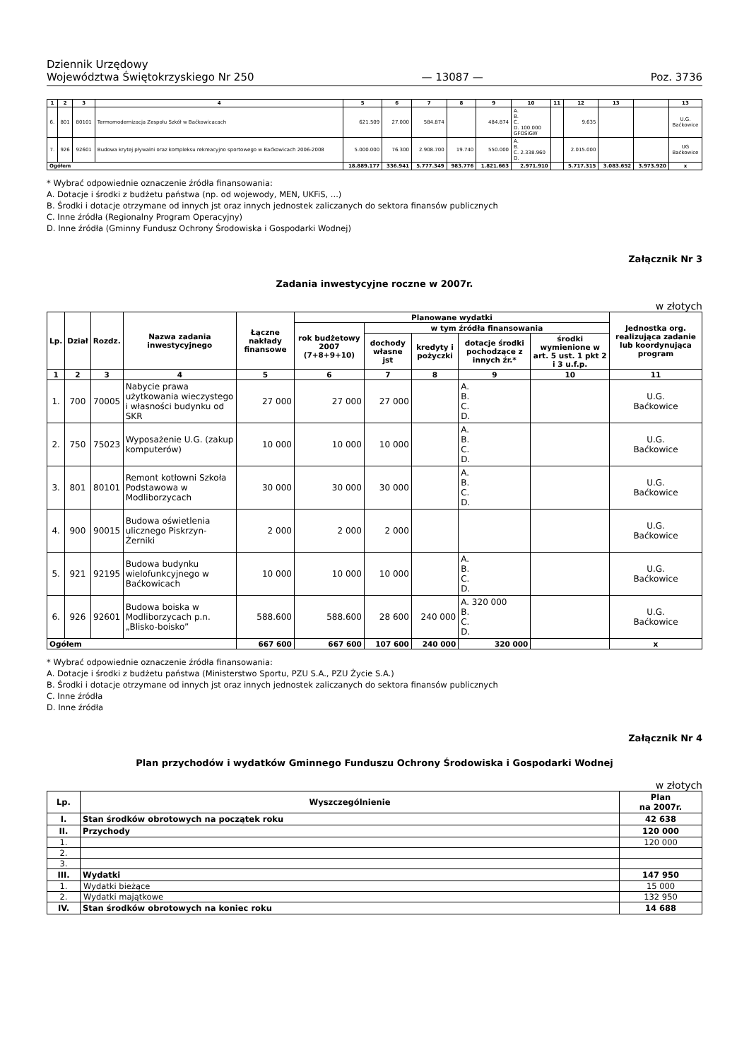Dziennik Urzędowy
Województwa Świętokrzyskiego Nr 250
— 13087 —
Poz. 3736
| 1 | 2 | 3 | 4 | 5 | 6 | 7 | 8 | 9 | 10 | 11 | 12 | 13 | | 13 |
| --- | --- | --- | --- | --- | --- | --- | --- | --- | --- | --- | --- | --- | --- | --- |
| 6. | 801 | 80101 | Termomodernizacja Zespołu Szkół w Baćkowicacach | 621.509 | 27.000 | 584.874 | | 484.874 | A. B. C. D. 100.000 GFOŚiGW | | 9.635 | | | U.G. Baćkowice |
| 7. | 926 | 92601 | Budowa krytej pływalni oraz kompleksu rekreacyjno sportowego w Baćkowicach 2006-2008 | 5.000.000 | 76.300 | 2.908.700 | 19.740 | 550.000 | A. B. C. 2.338.960 D. | | 2.015.000 | | | UG Baćkowice |
| Ogółem | | | | 18.889.177 | 336.941 | 5.777.349 | 983.776 | 1.821.663 | 2.971.910 | | 5.717.315 | 3.083.652 | 3.973.920 | x |
* Wybrać odpowiednie oznaczenie źródła finansowania:
A. Dotacje i środki z budżetu państwa (np. od wojewody, MEN, UKFiS, ...)
B. Środki i dotacje otrzymane od innych jst oraz innych jednostek zaliczanych do sektora finansów publicznych
C. Inne źródła (Regionalny Program Operacyjny)
D. Inne źródła (Gminny Fundusz Ochrony Środowiska i Gospodarki Wodnej)
Załącznik Nr 3
Zadania inwestycyjne roczne w 2007r.
w złotych
| Lp. | Dział | Rozdz. | Nazwa zadania inwestycyjnego | Łączne nakłady finansowe | Planowane wydatki | | | | | Jednostka org. realizująca zadanie lub koordynująca program |
| --- | --- | --- | --- | --- | --- | --- | --- | --- | --- | --- |
| | | | | | rok budżetowy 2007 (7+8+9+10) | w tym źródła finansowania | | | | |
| | | | | | | dochody własne jst | kredyty i pożyczki | dotacje środki pochodzące z innych źr.* | środki wymienione w art. 5 ust. 1 pkt 2 i 3 u.f.p. | |
| 1 | 2 | 3 | 4 | 5 | 6 | 7 | 8 | 9 | 10 | 11 |
| 1. | 700 | 70005 | Nabycie prawa użytkowania wieczystego i własności budynku od SKR | 27 000 | 27 000 | 27 000 | | A. B. C. D. | | U.G. Baćkowice |
| 2. | 750 | 75023 | Wyposażenie U.G. (zakup komputerów) | 10 000 | 10 000 | 10 000 | | A. B. C. D. | | U.G. Baćkowice |
| 3. | 801 | 80101 | Remont kotłowni Szkoła Podstawowa w Modliborzycach | 30 000 | 30 000 | 30 000 | | A. B. C. D. | | U.G. Baćkowice |
| 4. | 900 | 90015 | Budowa oświetlenia ulicznego Piskrzyn-Żerniki | 2 000 | 2 000 | 2 000 | | | | U.G. Baćkowice |
| 5. | 921 | 92195 | Budowa budynku wielofunkcyjnego w Baćkowicach | 10 000 | 10 000 | 10 000 | | A. B. C. D. | | U.G. Baćkowice |
| 6. | 926 | 92601 | Budowa boiska w Modliborzycach p.n. „Blisko-boisko” | 588.600 | 588.600 | 28 600 | 240 000 | A. 320 000 B. C. D. | | U.G. Baćkowice |
| Ogółem | | | | 667 600 | 667 600 | 107 600 | 240 000 | 320 000 | | x |
* Wybrać odpowiednie oznaczenie źródła finansowania:
A. Dotacje i środki z budżetu państwa (Ministerstwo Sportu, PZU S.A., PZU Życie S.A.)
B. Środki i dotacje otrzymane od innych jst oraz innych jednostek zaliczanych do sektora finansów publicznych
C. Inne źródła
D. Inne źródła
Załącznik Nr 4
Plan przychodów i wydatków Gminnego Funduszu Ochrony Środowiska i Gospodarki Wodnej
w złotych
| Lp. | Wyszczególnienie | Plan na 2007r. |
| --- | --- | --- |
| I. | Stan środków obrotowych na początek roku | 42 638 |
| II. | Przychody | 120 000 |
| 1. | | 120 000 |
| 2. | | |
| 3. | | |
| III. | Wydatki | 147 950 |
| 1. | Wydatki bieżące | 15 000 |
| 2. | Wydatki majątkowe | 132 950 |
| IV. | Stan środków obrotowych na koniec roku | 14 688 |